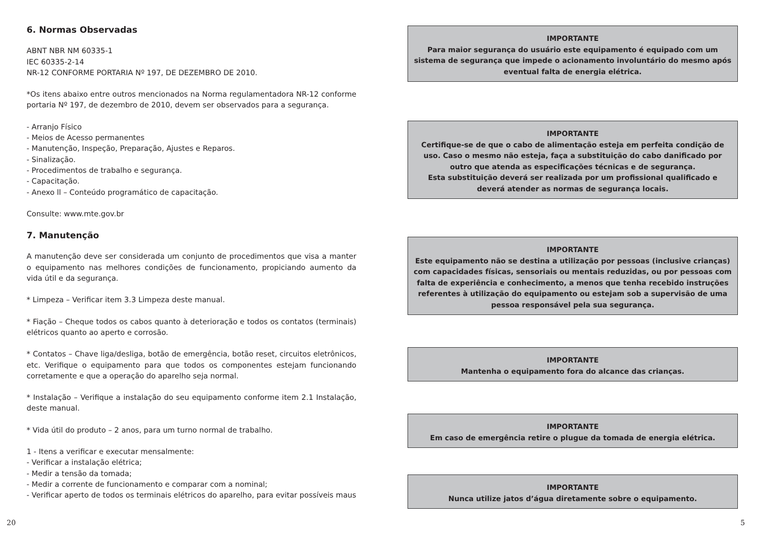6. Normas Observadas
ABNT NBR NM 60335-1
IEC 60335-2-14
NR-12 CONFORME PORTARIA Nº 197, DE DEZEMBRO DE 2010.
*Os itens abaixo entre outros mencionados na Norma regulamentadora NR-12 conforme portaria Nº 197, de dezembro de 2010, devem ser observados para a segurança.
- Arranjo Físico
- Meios de Acesso permanentes
- Manutenção, Inspeção, Preparação, Ajustes e Reparos.
- Sinalização.
- Procedimentos de trabalho e segurança.
- Capacitação.
- Anexo ll – Conteúdo programático de capacitação.
Consulte: www.mte.gov.br
7. Manutenção
A manutenção deve ser considerada um conjunto de procedimentos que visa a manter o equipamento nas melhores condições de funcionamento, propiciando aumento da vida útil e da segurança.
* Limpeza – Verificar item 3.3 Limpeza deste manual.
* Fiação – Cheque todos os cabos quanto à deterioração e todos os contatos (terminais) elétricos quanto ao aperto e corrosão.
* Contatos – Chave liga/desliga, botão de emergência, botão reset, circuitos eletrônicos, etc. Verifique o equipamento para que todos os componentes estejam funcionando corretamente e que a operação do aparelho seja normal.
* Instalação – Verifique a instalação do seu equipamento conforme item 2.1 Instalação, deste manual.
* Vida útil do produto – 2 anos, para um turno normal de trabalho.
1 - Itens a verificar e executar mensalmente:
- Verificar a instalação elétrica;
- Medir a tensão da tomada;
- Medir a corrente de funcionamento e comparar com a nominal;
- Verificar aperto de todos os terminais elétricos do aparelho, para evitar possíveis maus
IMPORTANTE
Para maior segurança do usuário este equipamento é equipado com um sistema de segurança que impede o acionamento involuntário do mesmo após eventual falta de energia elétrica.
IMPORTANTE
Certifique-se de que o cabo de alimentação esteja em perfeita condição de uso. Caso o mesmo não esteja, faça a substituição do cabo danificado por outro que atenda as especificações técnicas e de segurança.
Esta substituição deverá ser realizada por um profissional qualificado e deverá atender as normas de segurança locais.
IMPORTANTE
Este equipamento não se destina a utilização por pessoas (inclusive crianças) com capacidades físicas, sensoriais ou mentais reduzidas, ou por pessoas com falta de experiência e conhecimento, a menos que tenha recebido instruções referentes à utilização do equipamento ou estejam sob a supervisão de uma pessoa responsável pela sua segurança.
IMPORTANTE
Mantenha o equipamento fora do alcance das crianças.
IMPORTANTE
Em caso de emergência retire o plugue da tomada de energia elétrica.
IMPORTANTE
Nunca utilize jatos d’água diretamente sobre o equipamento.
20 5